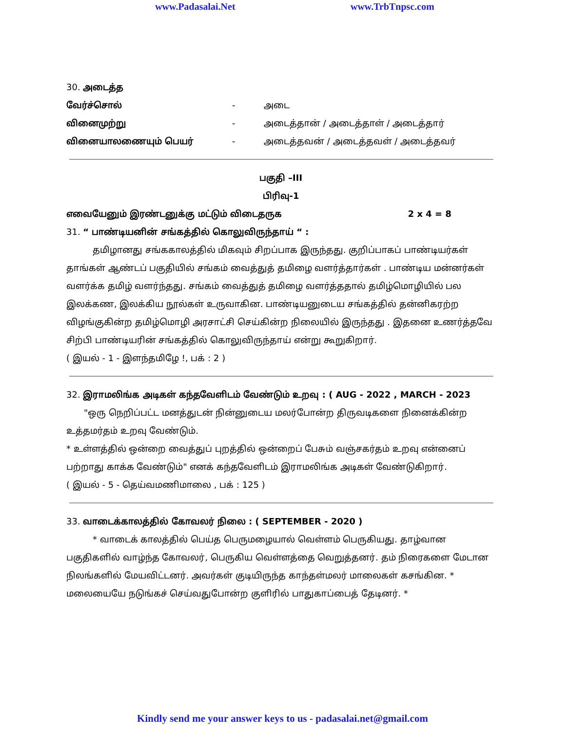www.Padasalai.Net www.TrbTnpsc.com
30. அடைத்த
வேர்ச்சொல் - அடை
வினைமுற்று - அடைத்தான் / அடைத்தாள் / அடைத்தார்
வினையாலணையும் பெயர் - அடைத்தவன் / அடைத்தவள் / அடைத்தவர்
பகுதி –III
பிரிவு-1
எவையேனும் இரண்டனுக்கு மட்டும் விடைதருக 2 x 4 = 8
31. “ பாண்டியனின் சங்கத்தில் கொலுவிருந்தாய் “ :
   தமிழானது சங்ககாலத்தில் மிகவும் சிறப்பாக இருந்தது. குறிப்பாகப் பாண்டியர்கள் தாங்கள் ஆண்டப் பகுதியில் சங்கம் வைத்துத் தமிழை வளர்த்தார்கள் . பாண்டிய மன்னர்கள் வளர்க்க தமிழ் வளர்ந்தது. சங்கம் வைத்துத் தமிழை வளர்த்ததால் தமிழ்மொழியில் பல இலக்கண, இலக்கிய நூல்கள் உருவாகின. பாண்டியனுடைய சங்கத்தில் தன்னிகரற்ற விழங்குகின்ற தமிழ்மொழி அரசாட்சி செய்கின்ற நிலையில் இருந்தது . இதனை உணர்த்தவே சிற்பி பாண்டியரின் சங்கத்தில் கொலுவிருந்தாய் என்று கூறுகிறார்.
( இயல் - 1 - இளந்தமிழே !, பக் : 2 )
32. இராமலிங்க அடிகள் கந்தவேளிடம் வேண்டும் உறவு : ( AUG - 2022 , MARCH - 2023
  "ஒரு நெறிப்பட்ட மனத்துடன் நின்னுடைய மலர்போன்ற திருவடிகளை நினைக்கின்ற உத்தமர்தம் உறவு வேண்டும்.
* உள்ளத்தில் ஒன்றை வைத்துப் புறத்தில் ஒன்றைப் பேசும் வஞ்சகர்தம் உறவு என்னைப் பற்றாது காக்க வேண்டும்" எனக் கந்தவேளிடம் இராமலிங்க அடிகள் வேண்டுகிறார்.
( இயல் - 5 - தெய்வமணிமாலை , பக் : 125 )
33. வாடைக்காலத்தில் கோவலர் நிலை : ( SEPTEMBER - 2020 )
   * வாடைக் காலத்தில் பெய்த பெருமழையால் வெள்ளம் பெருகியது. தாழ்வான பகுதிகளில் வாழ்ந்த கோவலர், பெருகிய வெள்ளத்தை வெறுத்தனர். தம் நிரைகளை மேடான நிலங்களில் மேயவிட்டனர். அவர்கள் குடியிருந்த காந்தள்மலர் மாலைகள் கசங்கின. * மலையையே நடுங்கச் செய்வதுபோன்ற குளிரில் பாதுகாப்பைத் தேடினர். *
Kindly send me your answer keys to us - padasalai.net@gmail.com